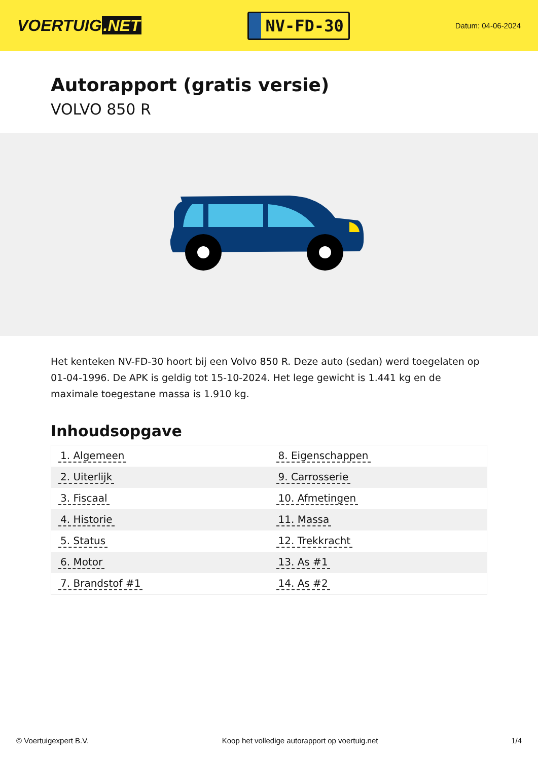VOERTUIG.NET
NV-FD-30
Datum: 04-06-2024
Autorapport (gratis versie)
VOLVO 850 R
Het kenteken NV-FD-30 hoort bij een Volvo 850 R. Deze auto (sedan) werd toegelaten op 01-04-1996. De APK is geldig tot 15-10-2024. Het lege gewicht is 1.441 kg en de maximale toegestane massa is 1.910 kg.
Inhoudsopgave
| 1. Algemeen | 8. Eigenschappen |
| 2. Uiterlijk | 9. Carrosserie |
| 3. Fiscaal | 10. Afmetingen |
| 4. Historie | 11. Massa |
| 5. Status | 12. Trekkracht |
| 6. Motor | 13. As #1 |
| 7. Brandstof #1 | 14. As #2 |
© Voertuigexpert B.V. Koop het volledige autorapport op voertuig.net 1/4